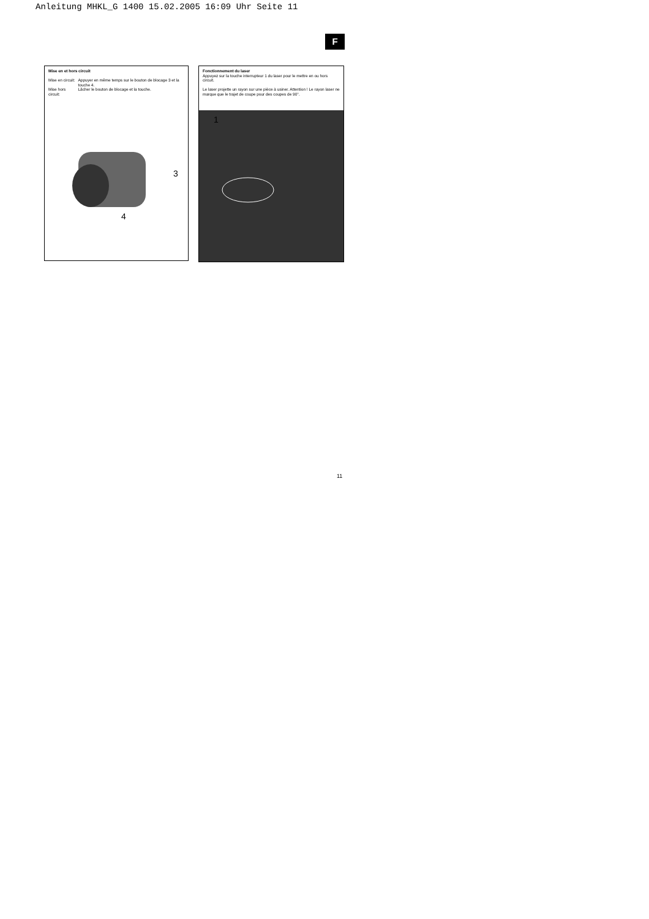Anleitung MHKL_G 1400 15.02.2005 16:09 Uhr Seite 11
F
Mise en et hors circuit
| Mise en circuit: | Appuyer en même temps sur le bouton de blocage 3 et la touche 4. |
| Mise hors circuit: | Lâcher le bouton de blocage et la touche. |
3
4
Fonctionnement du laser
Appuyez sur la touche interrupteur 1 du laser pour le mettre en ou hors circuit.
Le laser projette un rayon sur une pièce à usiner. Attention ! Le rayon laser ne marque que le trajet de coupe pour des coupes de 90°.
1
11